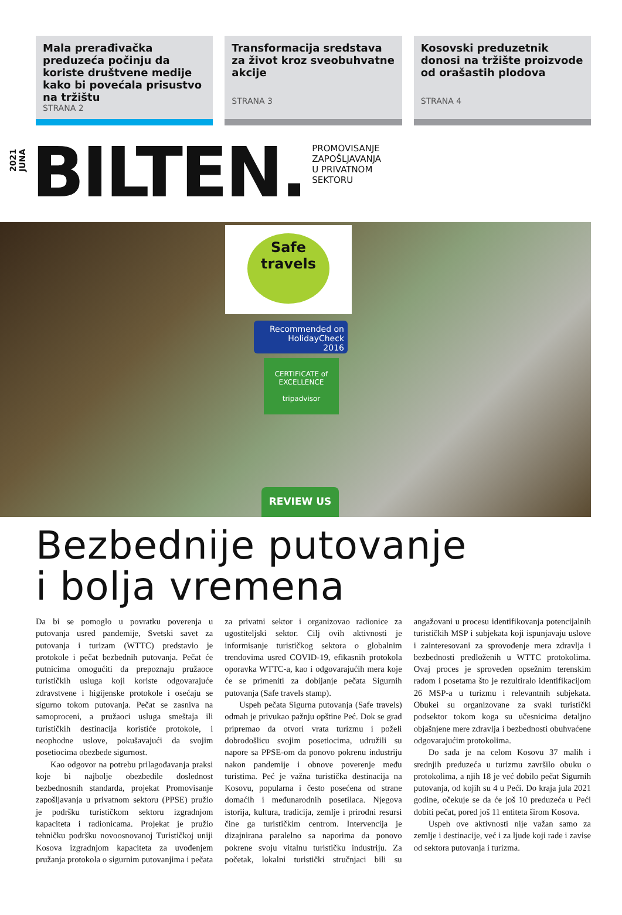Mala prerađivačka preduzeća počinju da koriste društvene medije kako bi povećala prisustvo na tržištu
STRANA 2
Transformacija sredstava za život kroz sveobuhvatne akcije
STRANA 3
Kosovski preduzetnik donosi na tržište proizvode od orašastih plodova
STRANA 4
2021
JUNA
BILTEN.
PROMOVISANJE
ZAPOŠLJAVANJA
U PRIVATNOM
SEKTORU
Safe
travels
Recommended on
HolidayCheck
2016
CERTIFICATE of EXCELLENCE
tripadvisor
REVIEW US
Bezbednije putovanje
i bolja vremena
Da bi se pomoglo u povratku poverenja u putovanja usred pandemije, Svetski savet za putovanja i turizam (WTTC) predstavio je protokole i pečat bezbednih putovanja. Pečat će putnicima omogućiti da prepoznaju pružaoce turističkih usluga koji koriste odgovarajuće zdravstvene i higijenske protokole i osećaju se sigurno tokom putovanja. Pečat se zasniva na samoproceni, a pružaoci usluga smeštaja ili turističkih destinacija koristiće protokole, i neophodne uslove, pokušavajući da svojim posetiocima obezbede sigurnost.
Kao odgovor na potrebu prilagođavanja praksi koje bi najbolje obezbedile doslednost bezbednosnih standarda, projekat Promovisanje zapošljavanja u privatnom sektoru (PPSE) pružio je podršku turističkom sektoru izgradnjom kapaciteta i radionicama. Projekat je pružio tehničku podršku novoosnovanoj Turističkoj uniji Kosova izgradnjom kapaciteta za uvođenjem pružanja protokola o sigurnim putovanjima i pečata za privatni sektor i organizovao radionice za ugostiteljski sektor. Cilj ovih aktivnosti je informisanje turističkog sektora o globalnim trendovima usred COVID-19, efikasnih protokola oporavka WTTC-a, kao i odgovarajućih mera koje će se primeniti za dobijanje pečata Sigurnih putovanja (Safe travels stamp).
Uspeh pečata Sigurna putovanja (Safe travels) odmah je privukao pažnju opštine Peć. Dok se grad pripremao da otvori vrata turizmu i poželi dobrodošlicu svojim posetiocima, udružili su napore sa PPSE-om da ponovo pokrenu industriju nakon pandemije i obnove poverenje među turistima. Peć je važna turistička destinacija na Kosovu, popularna i često posećena od strane domaćih i međunarodnih posetilaca. Njegova istorija, kultura, tradicija, zemlje i prirodni resursi čine ga turističkim centrom. Intervencija je dizajnirana paralelno sa naporima da ponovo pokrene svoju vitalnu turističku industriju. Za početak, lokalni turistički stručnjaci bili su angažovani u procesu identifikovanja potencijalnih turističkih MSP i subjekata koji ispunjavaju uslove i zainteresovani za sprovođenje mera zdravlja i bezbednosti predloženih u WTTC protokolima. Ovaj proces je sproveden opsežnim terenskim radom i posetama što je rezultiralo identifikacijom 26 MSP-a u turizmu i relevantnih subjekata. Obukei su organizovane za svaki turistički podsektor tokom koga su učesnicima detaljno objašnjene mere zdravlja i bezbednosti obuhvaćene odgovarajućim protokolima.
Do sada je na celom Kosovu 37 malih i srednjih preduzeća u turizmu završilo obuku o protokolima, a njih 18 je već dobilo pečat Sigurnih putovanja, od kojih su 4 u Peći. Do kraja jula 2021 godine, očekuje se da će još 10 preduzeća u Peći dobiti pečat, pored još 11 entiteta širom Kosova.
Uspeh ove aktivnosti nije važan samo za zemlje i destinacije, već i za ljude koji rade i zavise od sektora putovanja i turizma.